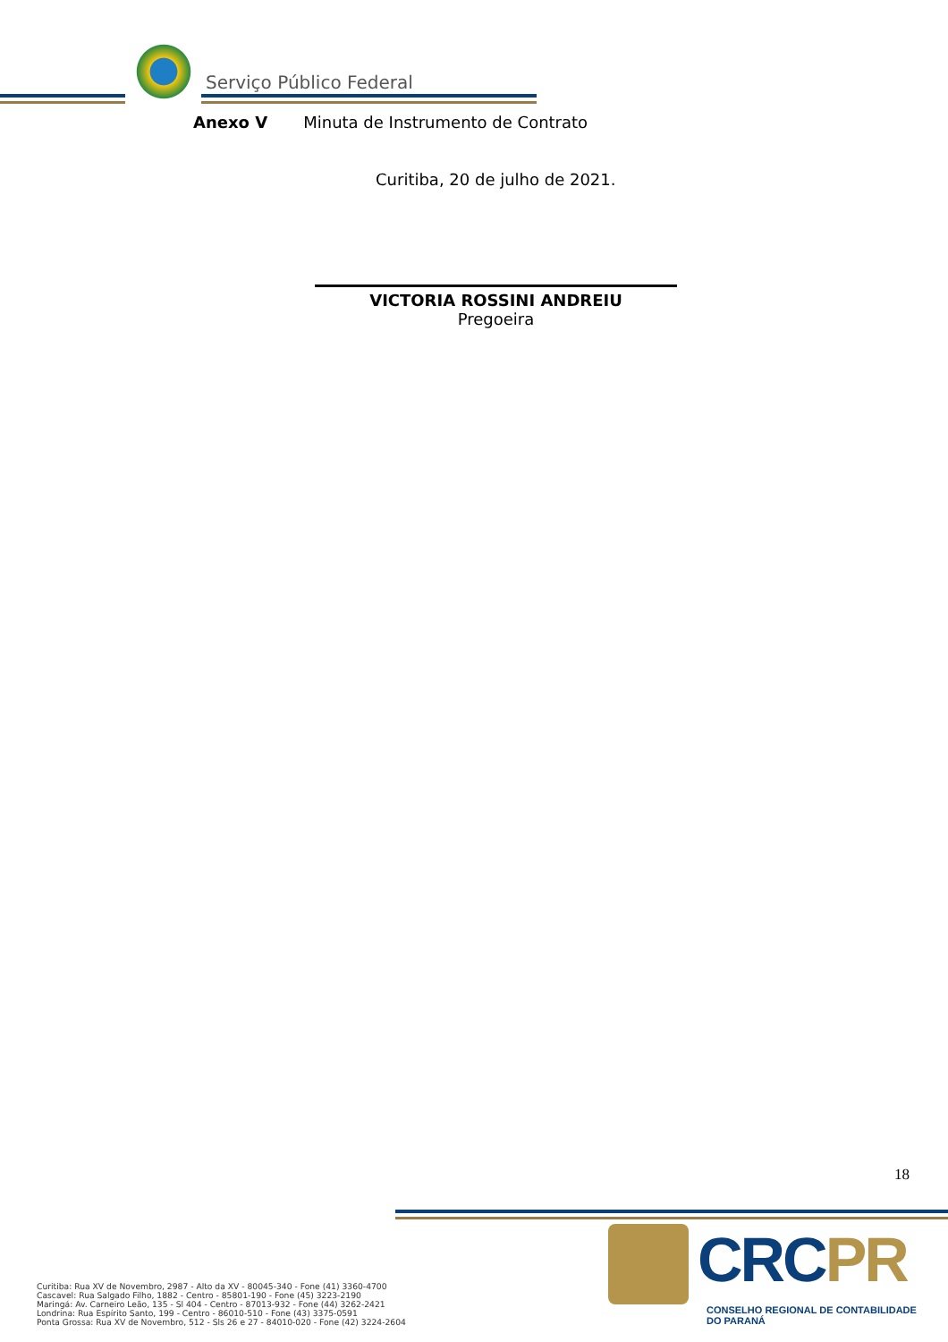Serviço Público Federal
Anexo V Minuta de Instrumento de Contrato
Curitiba, 20 de julho de 2021.
VICTORIA ROSSINI ANDREIU
Pregoeira
18
Curitiba: Rua XV de Novembro, 2987 - Alto da XV - 80045-340 - Fone (41) 3360-4700
Cascavel: Rua Salgado Filho, 1882 - Centro - 85801-190 - Fone (45) 3223-2190
Maringá: Av. Carneiro Leão, 135 - Sl 404 - Centro - 87013-932 - Fone (44) 3262-2421
Londrina: Rua Espírito Santo, 199 - Centro - 86010-510 - Fone (43) 3375-0591
Ponta Grossa: Rua XV de Novembro, 512 - Sls 26 e 27 - 84010-020 - Fone (42) 3224-2604
CRCPR
CONSELHO REGIONAL DE CONTABILIDADE
DO PARANÁ